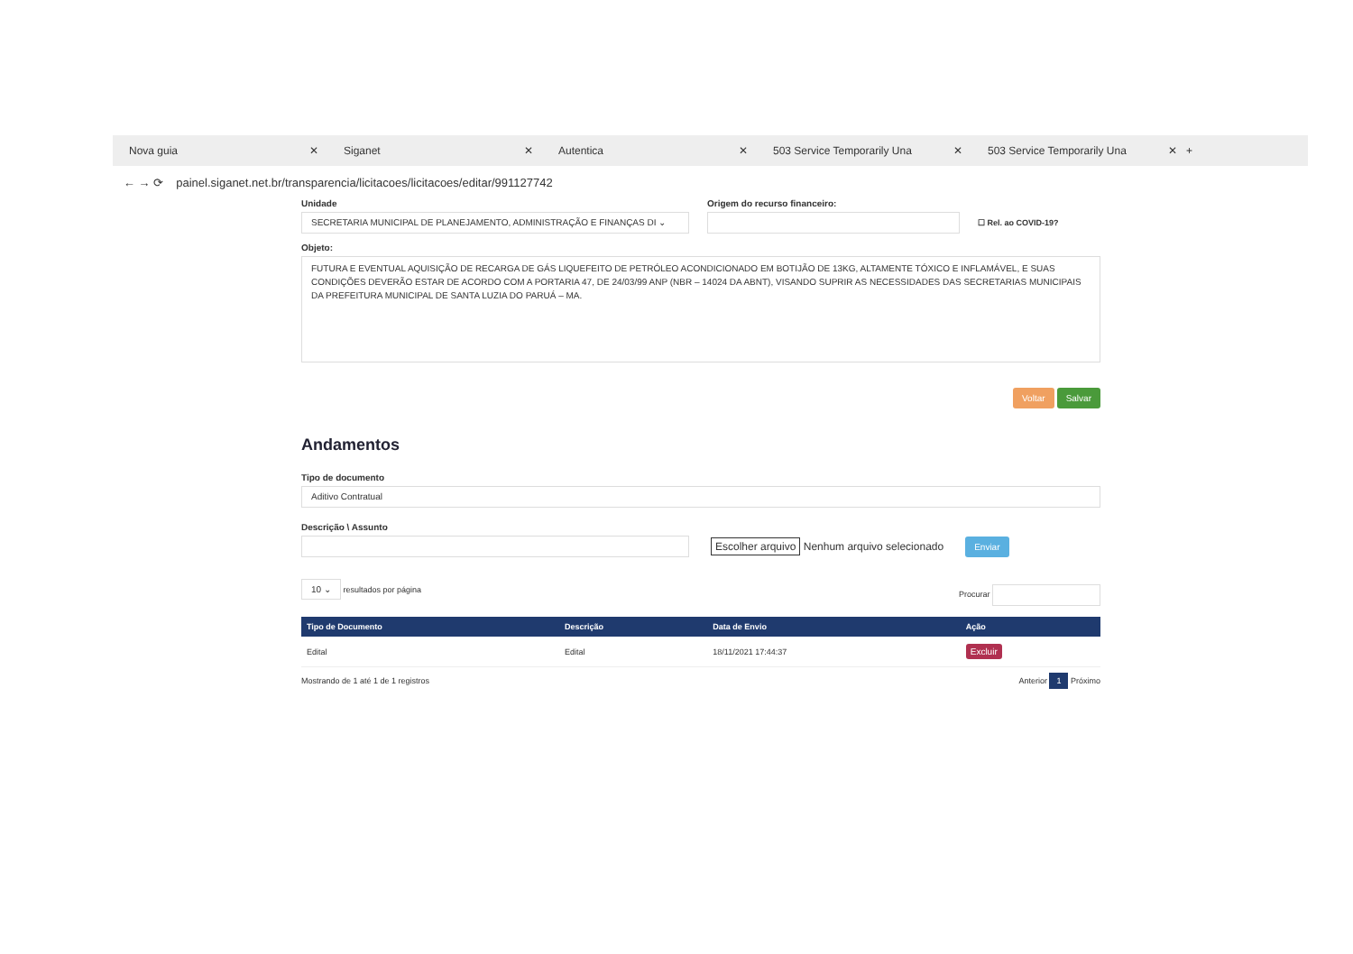Nova guia ✕ Siganet ✕ Autentica ✕ 503 Service Temporarily Una ✕ 503 Service Temporarily Una ✕ +
← → ⟳ painel.siganet.net.br/transparencia/licitacoes/licitacoes/editar/991127742
Unidade
SECRETARIA MUNICIPAL DE PLANEJAMENTO, ADMINISTRAÇÃO E FINANÇAS DI ⌄
Origem do recurso financeiro:
☐ Rel. ao COVID-19?
Objeto:
FUTURA E EVENTUAL AQUISIÇÃO DE RECARGA DE GÁS LIQUEFEITO DE PETRÓLEO ACONDICIONADO EM BOTIJÃO DE 13KG, ALTAMENTE TÓXICO E INFLAMÁVEL, E SUAS CONDIÇÕES DEVERÃO ESTAR DE ACORDO COM A PORTARIA 47, DE 24/03/99 ANP (NBR – 14024 DA ABNT), VISANDO SUPRIR AS NECESSIDADES DAS SECRETARIAS MUNICIPAIS DA PREFEITURA MUNICIPAL DE SANTA LUZIA DO PARUÁ – MA.
Voltar Salvar
Andamentos
Tipo de documento
Aditivo Contratual
Descrição \ Assunto
Escolher arquivo Nenhum arquivo selecionado Enviar
10 ⌄ resultados por página Procurar
| Tipo de Documento | Descrição | Data de Envio | Ação |
| --- | --- | --- | --- |
| Edital | Edital | 18/11/2021 17:44:37 | Excluir |
Mostrando de 1 até 1 de 1 registros Anterior 1 Próximo